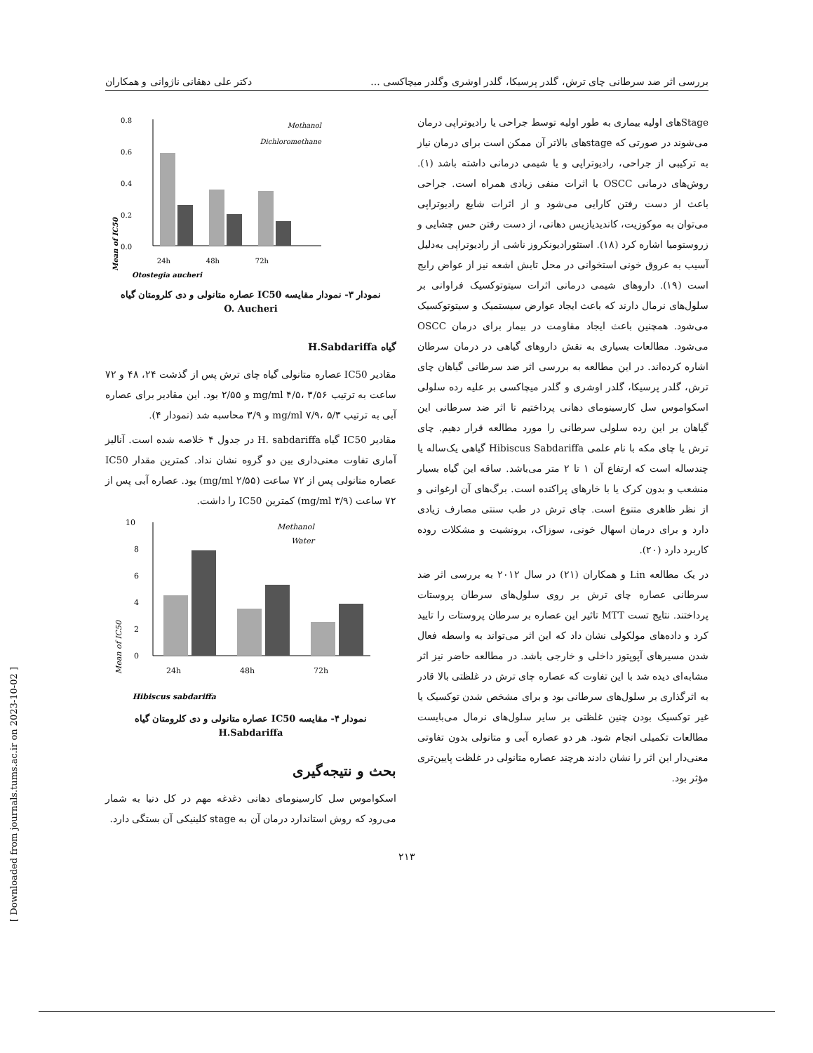بررسی اثر ضد سرطانی چای ترش، گلدر پرسیکا، گلدر اوشری وگلدر میچاکسی ... دکتر علی دهقانی ناژوانی و همکاران
[ Downloaded from journals.tums.ac.ir on 2023-10-02 ]
0.8
0.6
0.4
0.2
0.0
Mean of IC50
24h
48h
72h
Otostegia aucheri
Methanol
Dichloromethane
نمودار ۳- نمودار مقایسه IC50 عصاره متانولی و دی کلرومتان گیاه
O. Aucheri
گیاه H.Sabdariffa
مقادیر IC50 عصاره متانولی گیاه چای ترش پس از گذشت ۲۴، ۴۸ و ۷۲ ساعت به ترتیب mg/ml ۴/۵، ۳/۵۶ و ۲/۵۵ بود. این مقادیر برای عصاره آبی به ترتیب mg/ml ۷/۹، ۵/۳ و ۳/۹ محاسبه شد (نمودار ۴).
مقادیر IC50 گیاه H. sabdariffa در جدول ۴ خلاصه شده است. آنالیز آماری تفاوت معنی‌داری بین دو گروه نشان نداد. کمترین مقدار IC50 عصاره متانولی پس از ۷۲ ساعت (mg/ml ۲/۵۵) بود. عصاره آبی پس از ۷۲ ساعت (mg/ml ۳/۹) کمترین IC50 را داشت.
10
8
6
4
2
0
Mean of IC50
24h
48h
72h
Hibiscus sabdariffa
Methanol
Water
نمودار ۴- مقایسه IC50 عصاره متانولی و دی کلرومتان گیاه
H.Sabdariffa
بحث و نتیجه‌گیری
اسکواموس سل کارسینومای دهانی دغدغه مهم در کل دنیا به شمار می‌رود که روش استاندارد درمان آن به stage کلینیکی آن بستگی دارد.
Stageهای اولیه بیماری به طور اولیه توسط جراحی یا رادیوتراپی درمان می‌شوند در صورتی که stageهای بالاتر آن ممکن است برای درمان نیاز به ترکیبی از جراحی، رادیوتراپی و یا شیمی درمانی داشته باشد (۱). روش‌های درمانی OSCC با اثرات منفی زیادی همراه است. جراحی باعث از دست رفتن کارایی می‌شود و از اثرات شایع رادیوتراپی می‌توان به موکوزیت، کاندیدیازیس دهانی، از دست رفتن حس چشایی و زروستومیا اشاره کرد (۱۸). استئورادیونکروز ناشی از رادیوتراپی به‌دلیل آسیب به عروق خونی استخوانی در محل تابش اشعه نیز از عواض رایج است (۱۹). داروهای شیمی درمانی اثرات سیتوتوکسیک فراوانی بر سلول‌های نرمال دارند که باعث ایجاد عوارض سیستمیک و سیتوتوکسیک می‌شود. همچنین باعث ایجاد مقاومت در بیمار برای درمان OSCC می‌شود. مطالعات بسیاری به نقش داروهای گیاهی در درمان سرطان اشاره کرده‌اند. در این مطالعه به بررسی اثر ضد سرطانی گیاهان چای ترش، گلدر پرسیکا، گلدر اوشری و گلدر میچاکسی بر علیه رده سلولی اسکواموس سل کارسینومای دهانی پرداختیم تا اثر ضد سرطانی این گیاهان بر این رده سلولی سرطانی را مورد مطالعه قرار دهیم. چای ترش یا چای مکه با نام علمی Hibiscus Sabdariffa گیاهی یک‌ساله یا چندساله است که ارتفاع آن ۱ تا ۲ متر می‌باشد. ساقه این گیاه بسیار منشعب و بدون کرک یا با خارهای پراکنده است. برگ‌های آن ارغوانی و از نظر ظاهری متنوع است. چای ترش در طب سنتی مصارف زیادی دارد و برای درمان اسهال خونی، سوزاک، برونشیت و مشکلات روده کاربرد دارد (۲۰).
در یک مطالعه Lin و همکاران (۲۱) در سال ۲۰۱۲ به بررسی اثر ضد سرطانی عصاره چای ترش بر روی سلول‌های سرطان پروستات پرداختند. نتایج تست MTT تاثیر این عصاره بر سرطان پروستات را تایید کرد و داده‌های مولکولی نشان داد که این اثر می‌تواند به واسطه فعال شدن مسیرهای آپوپتوز داخلی و خارجی باشد. در مطالعه حاضر نیز اثر مشابه‌ای دیده شد با این تفاوت که عصاره چای ترش در غلظتی بالا قادر به اثرگذاری بر سلول‌های سرطانی بود و برای مشخص شدن توکسیک یا غیر توکسیک بودن چنین غلظتی بر سایر سلول‌های نرمال می‌بایست مطالعات تکمیلی انجام شود. هر دو عصاره آبی و متانولی بدون تفاوتی معنی‌دار این اثر را نشان دادند هرچند عصاره متانولی در غلظت پایین‌تری مؤثر بود.
۲۱۳